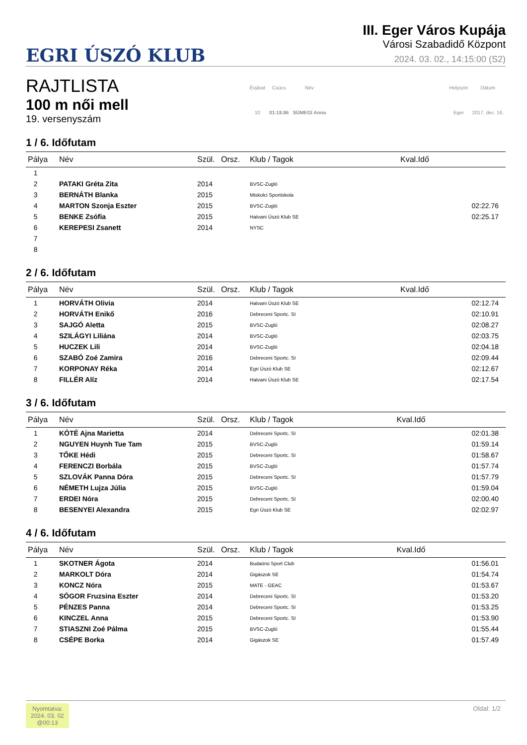EGRI ÚSZÓ KLUB
III. Eger Város Kupája
Városi Szabadidő Központ
2024. 03. 02., 14:15:00 (S2)
RAJTLISTA
100 m női mell
19. versenyszám
| Évjárat | Csúcs | Név |
| 10 | 01:18.86 | SÜMEGI Anna |
| Helyszín | Dátum |
| Eger | 2017. dec. 16. |
1 / 6. Időfutam
| Pálya | Név | Szül. | Orsz. | Klub / Tagok | Kval.Idő |
| --- | --- | --- | --- | --- | --- |
| 1 | | | | | |
| 2 | PATAKI Gréta Zita | 2014 | | BVSC-Zugló | |
| 3 | BERNÁTH Blanka | 2015 | | Miskolci Sportiskola | |
| 4 | MARTON Szonja Eszter | 2015 | | BVSC-Zugló | 02:22.76 |
| 5 | BENKE Zsófia | 2015 | | Hatvani Úszó Klub SE | 02:25.17 |
| 6 | KEREPESI Zsanett | 2014 | | NYSC | |
| 7 | | | | | |
| 8 | | | | | |
2 / 6. Időfutam
| Pálya | Név | Szül. | Orsz. | Klub / Tagok | Kval.Idő |
| --- | --- | --- | --- | --- | --- |
| 1 | HORVÁTH Olivia | 2014 | | Hatvani Úszó Klub SE | 02:12.74 |
| 2 | HORVÁTH Enikő | 2016 | | Debreceni Sportc. SI | 02:10.91 |
| 3 | SAJGÓ Aletta | 2015 | | BVSC-Zugló | 02:08.27 |
| 4 | SZILÁGYI Liliána | 2014 | | BVSC-Zugló | 02:03.75 |
| 5 | HUCZEK Lili | 2014 | | BVSC-Zugló | 02:04.18 |
| 6 | SZABÓ Zoé Zamira | 2016 | | Debreceni Sportc. SI | 02:09.44 |
| 7 | KORPONAY Réka | 2014 | | Egri Úszó Klub SE | 02:12.67 |
| 8 | FILLÉR Alíz | 2014 | | Hatvani Úszó Klub SE | 02:17.54 |
3 / 6. Időfutam
| Pálya | Név | Szül. | Orsz. | Klub / Tagok | Kval.Idő |
| --- | --- | --- | --- | --- | --- |
| 1 | KÓTÉ Ajna Marietta | 2014 | | Debreceni Sportc. SI | 02:01.38 |
| 2 | NGUYEN Huynh Tue Tam | 2015 | | BVSC-Zugló | 01:59.14 |
| 3 | TŐKE Hédi | 2015 | | Debreceni Sportc. SI | 01:58.67 |
| 4 | FERENCZI Borbála | 2015 | | BVSC-Zugló | 01:57.74 |
| 5 | SZLOVÁK Panna Dóra | 2015 | | Debreceni Sportc. SI | 01:57.79 |
| 6 | NÉMETH Lujza Júlia | 2015 | | BVSC-Zugló | 01:59.04 |
| 7 | ERDEI Nóra | 2015 | | Debreceni Sportc. SI | 02:00.40 |
| 8 | BESENYEI Alexandra | 2015 | | Egri Úszó Klub SE | 02:02.97 |
4 / 6. Időfutam
| Pálya | Név | Szül. | Orsz. | Klub / Tagok | Kval.Idő |
| --- | --- | --- | --- | --- | --- |
| 1 | SKOTNER Ágota | 2014 | | Budaörsi Sport Club | 01:56.01 |
| 2 | MARKOLT Dóra | 2014 | | Gigászok SE | 01:54.74 |
| 3 | KONCZ Nóra | 2015 | | MATE - GEAC | 01:53.67 |
| 4 | SÓGOR Fruzsina Eszter | 2014 | | Debreceni Sportc. SI | 01:53.20 |
| 5 | PÉNZES Panna | 2014 | | Debreceni Sportc. SI | 01:53.25 |
| 6 | KINCZEL Anna | 2015 | | Debreceni Sportc. SI | 01:53.90 |
| 7 | STIASZNI Zoé Pálma | 2015 | | BVSC-Zugló | 01:55.44 |
| 8 | CSÉPE Borka | 2014 | | Gigászok SE | 01:57.49 |
Nyomtatva:
2024. 03. 02
@00:13
Oldal: 1/2